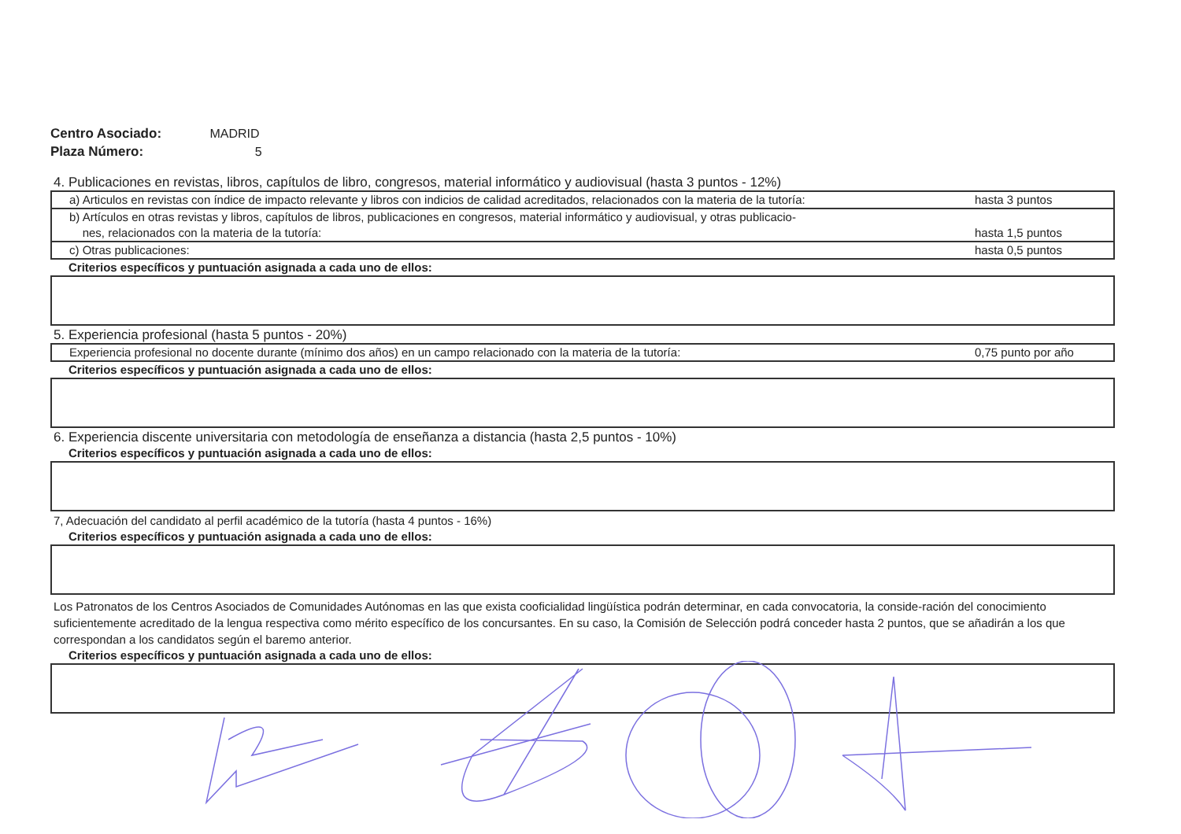Centro Asociado: MADRID
Plaza Número: 5
4. Publicaciones en revistas, libros, capítulos de libro, congresos, material informático y audiovisual (hasta 3 puntos - 12%)
| a) Articulos en revistas con índice de impacto relevante y libros con indicios de calidad acreditados, relacionados con la materia de la tutoría: | hasta 3 puntos |
| b) Artículos en otras revistas y libros, capítulos de libros, publicaciones en congresos, material informático y audiovisual, y otras publicacio- nes, relacionados con la materia de la tutoría: | hasta 1,5 puntos |
| c) Otras publicaciones: | hasta 0,5 puntos |
Criterios específicos y puntuación asignada a cada uno de ellos:
5. Experiencia profesional (hasta 5 puntos - 20%)
| Experiencia profesional no docente durante (mínimo dos años) en un campo relacionado con la materia de la tutoría: | 0,75 punto por año |
Criterios específicos y puntuación asignada a cada uno de ellos:
6. Experiencia discente universitaria con metodología de enseñanza a distancia (hasta 2,5 puntos - 10%)
Criterios específicos y puntuación asignada a cada uno de ellos:
7, Adecuación del candidato al perfil académico de la tutoría (hasta 4 puntos - 16%)
Criterios específicos y puntuación asignada a cada uno de ellos:
Los Patronatos de los Centros Asociados de Comunidades Autónomas en las que exista cooficialidad lingüística podrán determinar, en cada convocatoria, la conside-ración del conocimiento suficientemente acreditado de la lengua respectiva como mérito específico de los concursantes. En su caso, la Comisión de Selección podrá conceder hasta 2 puntos, que se añadirán a los que correspondan a los candidatos según el baremo anterior.
Criterios específicos y puntuación asignada a cada uno de ellos: